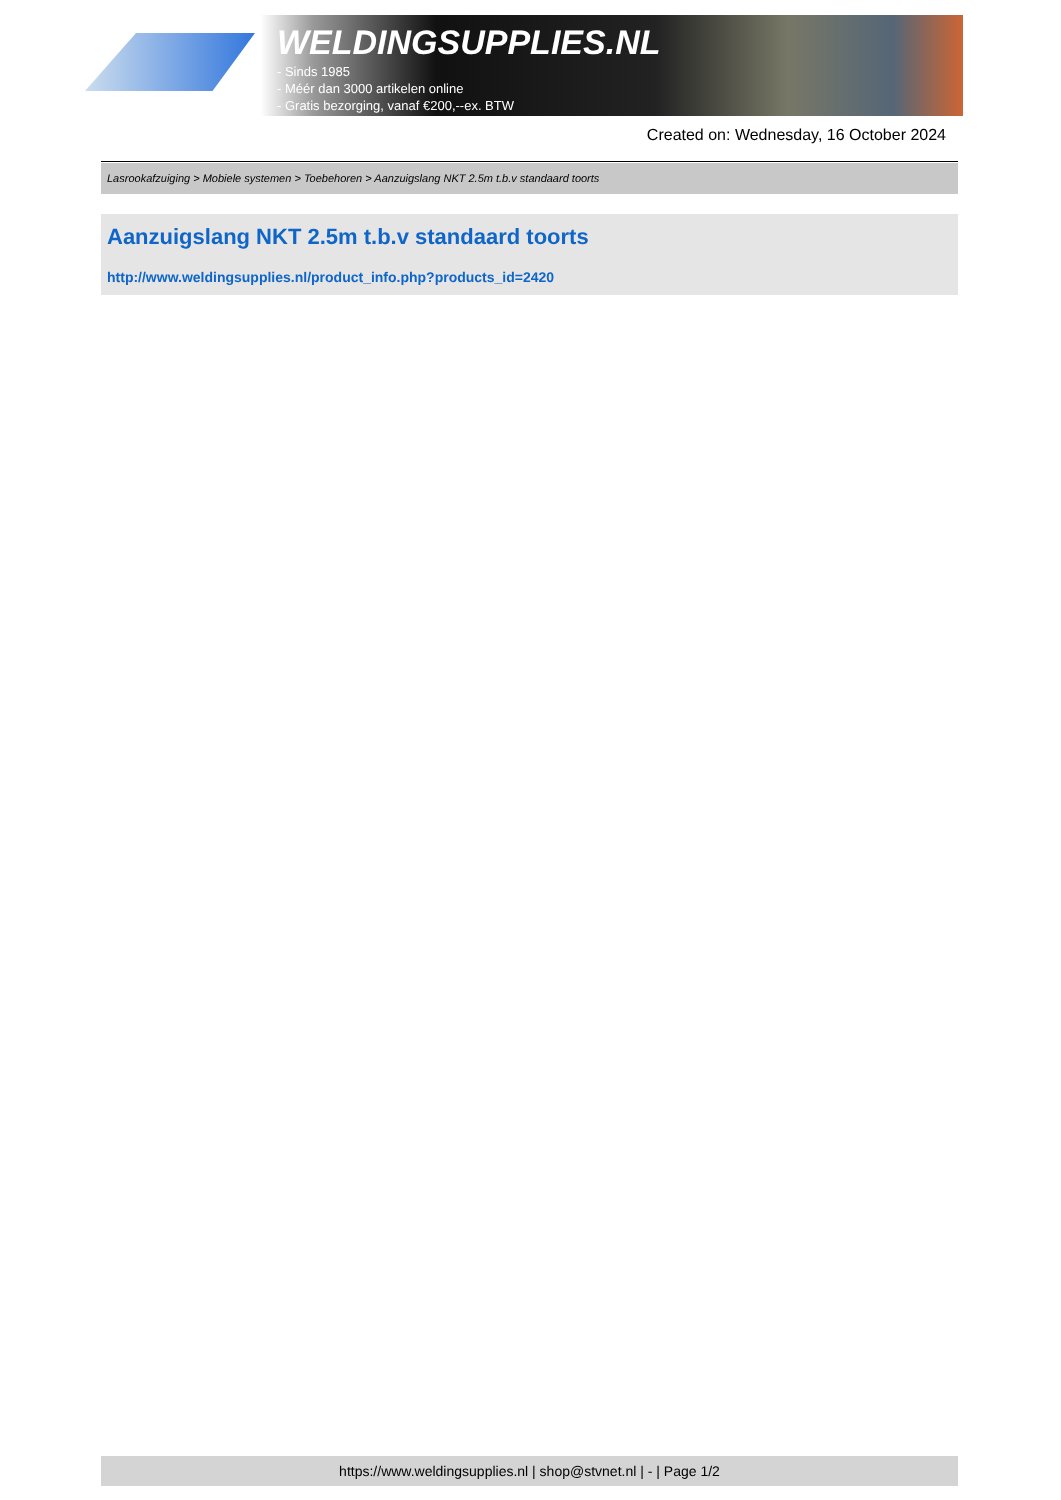WELDINGSUPPLIES.NL
- Sinds 1985
- Méér dan 3000 artikelen online
- Gratis bezorging, vanaf €200,--ex. BTW
Created on: Wednesday, 16 October 2024
Lasrookafzuiging > Mobiele systemen > Toebehoren > Aanzuigslang NKT 2.5m t.b.v standaard toorts
Aanzuigslang NKT 2.5m t.b.v standaard toorts
http://www.weldingsupplies.nl/product_info.php?products_id=2420
https://www.weldingsupplies.nl | shop@stvnet.nl | - | Page 1/2